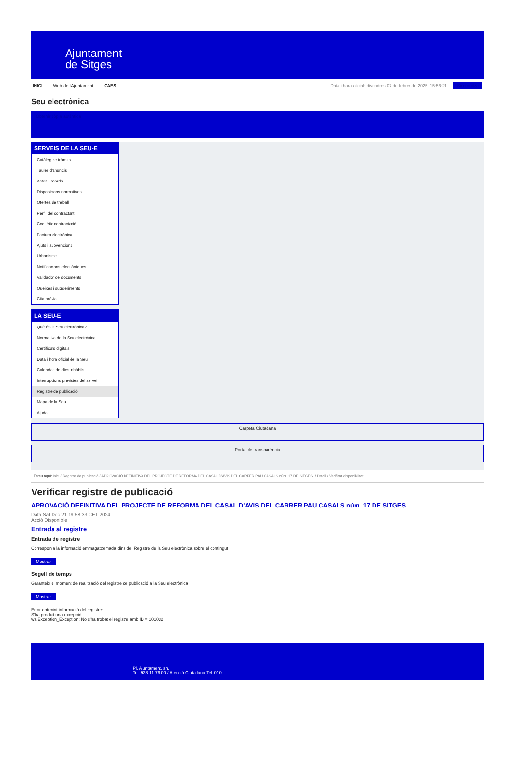Ajuntament
de Sitges
INICI Web de l'Ajuntament CAES Data i hora oficial: divendres 07 de febrer de 2025, 15:56:21 Sincronitza
Seu electrònica
Obtenir còpia autèntica
SERVEIS DE LA SEU-E
Catàleg de tràmits
Tauler d'anuncis
Actes i acords
Disposicions normatives
Ofertes de treball
Perfil del contractant
Codi ètic contractació
Factura electrònica
Ajuts i subvencions
Urbanisme
Notificacions electròniques
Validador de documents
Queixes i suggeriments
Cita prèvia
LA SEU-E
Què és la Seu electrònica?
Normativa de la Seu electrònica
Certificats digitals
Data i hora oficial de la Seu
Calendari de dies inhàbils
Interrupcions previstes del servei
Registre de publicació
Mapa de la Seu
Ajuda
Carpeta Ciutadana
Portal de transparència
Esteu aquí: Inici / Registre de publicació / APROVACIÓ DEFINITIVA DEL PROJECTE DE REFORMA DEL CASAL D'AVIS DEL CARRER PAU CASALS núm. 17 DE SITGES. / Detall / Verificar disponibilitat
Verificar registre de publicació
APROVACIÓ DEFINITIVA DEL PROJECTE DE REFORMA DEL CASAL D'AVIS DEL CARRER PAU CASALS núm. 17 DE SITGES.
Data Sat Dec 21 19:58:33 CET 2024
Acció Disponible
Entrada al registre
Entrada de registre
Correspon a la informació emmagatzemada dins del Registre de la Seu electrònica sobre el contingut
Mostrar
Segell de temps
Garanteix el moment de realització del registre de publicació a la Seu electrònica
Mostrar
Error obtenint informació del registre:
S'ha produit una excepció
ws.Exception_Exception: No s'ha trobat el registre amb ID = 101032
Pl. Ajuntament, sn.
Tel. 938 11 76 00 / Atenció Ciutadana Tel. 010